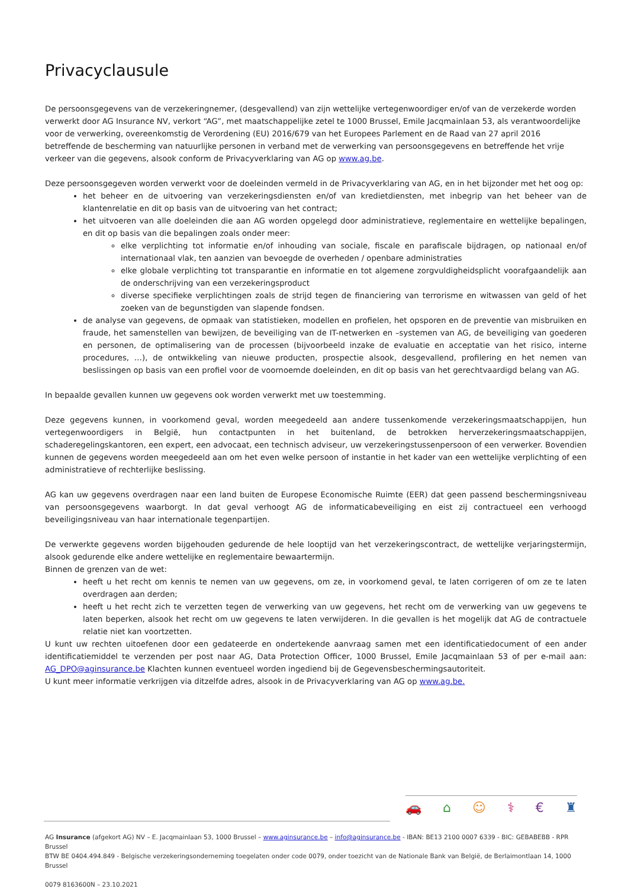Privacyclausule
De persoonsgegevens van de verzekeringnemer, (desgevallend) van zijn wettelijke vertegenwoordiger en/of van de verzekerde worden verwerkt door AG Insurance NV, verkort “AG”, met maatschappelijke zetel te 1000 Brussel, Emile Jacqmainlaan 53, als verantwoordelijke voor de verwerking, overeenkomstig de Verordening (EU) 2016/679 van het Europees Parlement en de Raad van 27 april 2016 betreffende de bescherming van natuurlijke personen in verband met de verwerking van persoonsgegevens en betreffende het vrije verkeer van die gegevens, alsook conform de Privacyverklaring van AG op www.ag.be.
Deze persoonsgegeven worden verwerkt voor de doeleinden vermeld in de Privacyverklaring van AG, en in het bijzonder met het oog op:
het beheer en de uitvoering van verzekeringsdiensten en/of van kredietdiensten, met inbegrip van het beheer van de klantenrelatie en dit op basis van de uitvoering van het contract;
het uitvoeren van alle doeleinden die aan AG worden opgelegd door administratieve, reglementaire en wettelijke bepalingen, en dit op basis van die bepalingen zoals onder meer:
elke verplichting tot informatie en/of inhouding van sociale, fiscale en parafiscale bijdragen, op nationaal en/of internationaal vlak, ten aanzien van bevoegde de overheden / openbare administraties
elke globale verplichting tot transparantie en informatie en tot algemene zorgvuldigheidsplicht voorafgaandelijk aan de onderschrijving van een verzekeringsproduct
diverse specifieke verplichtingen zoals de strijd tegen de financiering van terrorisme en witwassen van geld of het zoeken van de begunstigden van slapende fondsen.
de analyse van gegevens, de opmaak van statistieken, modellen en profielen, het opsporen en de preventie van misbruiken en fraude, het samenstellen van bewijzen, de beveiliging van de IT-netwerken en –systemen van AG, de beveiliging van goederen en personen, de optimalisering van de processen (bijvoorbeeld inzake de evaluatie en acceptatie van het risico, interne procedures, …), de ontwikkeling van nieuwe producten, prospectie alsook, desgevallend, profilering en het nemen van beslissingen op basis van een profiel voor de voornoemde doeleinden, en dit op basis van het gerechtvaardigd belang van AG.
In bepaalde gevallen kunnen uw gegevens ook worden verwerkt met uw toestemming.
Deze gegevens kunnen, in voorkomend geval, worden meegedeeld aan andere tussenkomende verzekeringsmaatschappijen, hun vertegenwoordigers in België, hun contactpunten in het buitenland, de betrokken herverzekeringsmaatschappijen, schaderegelingskantoren, een expert, een advocaat, een technisch adviseur, uw verzekeringstussenpersoon of een verwerker. Bovendien kunnen de gegevens worden meegedeeld aan om het even welke persoon of instantie in het kader van een wettelijke verplichting of een administratieve of rechterlijke beslissing.
AG kan uw gegevens overdragen naar een land buiten de Europese Economische Ruimte (EER) dat geen passend beschermingsniveau van persoonsgegevens waarborgt. In dat geval verhoogt AG de informaticabeveiliging en eist zij contractueel een verhoogd beveiligingsniveau van haar internationale tegenpartijen.
De verwerkte gegevens worden bijgehouden gedurende de hele looptijd van het verzekeringscontract, de wettelijke verjaringstermijn, alsook gedurende elke andere wettelijke en reglementaire bewaartermijn.
Binnen de grenzen van de wet:
heeft u het recht om kennis te nemen van uw gegevens, om ze, in voorkomend geval, te laten corrigeren of om ze te laten overdragen aan derden;
heeft u het recht zich te verzetten tegen de verwerking van uw gegevens, het recht om de verwerking van uw gegevens te laten beperken, alsook het recht om uw gegevens te laten verwijderen. In die gevallen is het mogelijk dat AG de contractuele relatie niet kan voortzetten.
U kunt uw rechten uitoefenen door een gedateerde en ondertekende aanvraag samen met een identificatiedocument of een ander identificatiemiddel te verzenden per post naar AG, Data Protection Officer, 1000 Brussel, Emile Jacqmainlaan 53 of per e-mail aan: AG_DPO@aginsurance.be Klachten kunnen eventueel worden ingediend bij de Gegevensbeschermingsautoriteit.
U kunt meer informatie verkrijgen via ditzelfde adres, alsook in de Privacyverklaring van AG op www.ag.be.
🚗 ⌂ ☺ ⚕ € ♜
AG Insurance (afgekort AG) NV – E. Jacqmainlaan 53, 1000 Brussel – www.aginsurance.be – info@aginsurance.be - IBAN: BE13 2100 0007 6339 - BIC: GEBABEBB - RPR Brussel
BTW BE 0404.494.849 - Belgische verzekeringsonderneming toegelaten onder code 0079, onder toezicht van de Nationale Bank van België, de Berlaimontlaan 14, 1000 Brussel
0079 8163600N – 23.10.2021